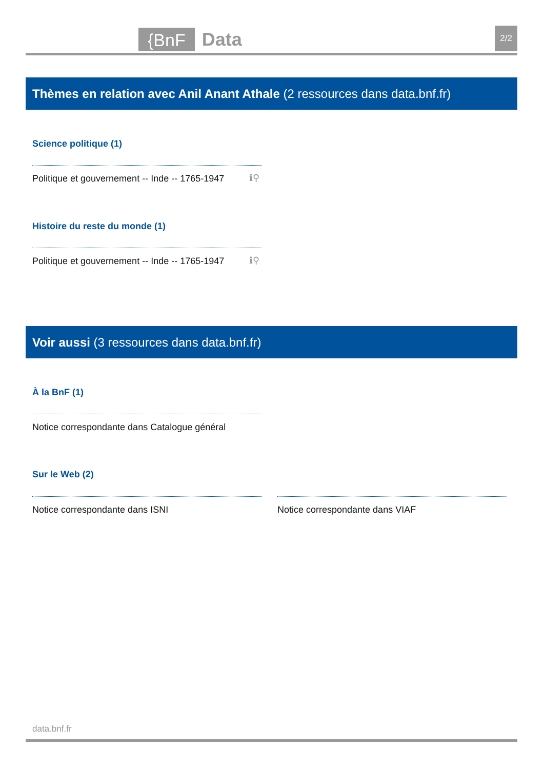{BnF Data 2/2
Thèmes en relation avec Anil Anant Athale (2 ressources dans data.bnf.fr)
Science politique (1)
Politique et gouvernement -- Inde -- 1765-1947
ℹ⚲
Histoire du reste du monde (1)
Politique et gouvernement -- Inde -- 1765-1947
ℹ⚲
Voir aussi (3 ressources dans data.bnf.fr)
À la BnF (1)
Notice correspondante dans Catalogue général
Sur le Web (2)
Notice correspondante dans ISNI
Notice correspondante dans VIAF
data.bnf.fr